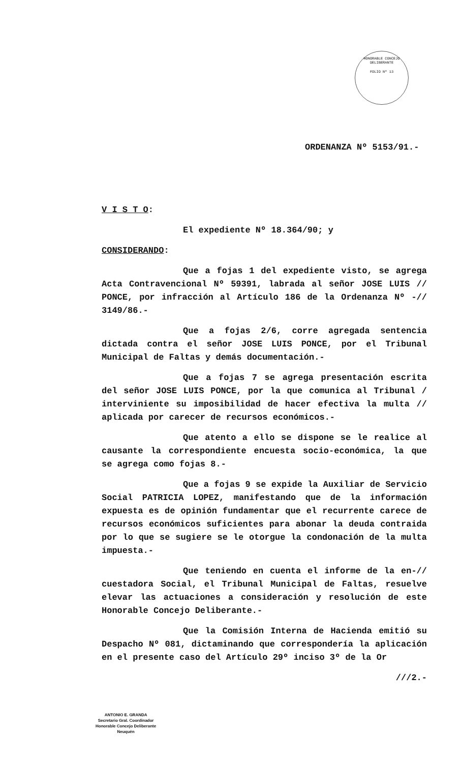HONORABLE CONCEJO DELIBERANTE
FOLIO Nº 13
ORDENANZA Nº 5153/91.-
V I S T O:
El expediente Nº 18.364/90; y
CONSIDERANDO:
Que a fojas 1 del expediente visto, se agrega Acta Contravencional Nº 59391, labrada al señor JOSE LUIS // PONCE, por infracción al Artículo 186 de la Ordenanza Nº -// 3149/86.-
Que a fojas 2/6, corre agregada sentencia dictada contra el señor JOSE LUIS PONCE, por el Tribunal Municipal de Faltas y demás documentación.-
Que a fojas 7 se agrega presentación escrita del señor JOSE LUIS PONCE, por la que comunica al Tribunal / interviniente su imposibilidad de hacer efectiva la multa // aplicada por carecer de recursos económicos.-
Que atento a ello se dispone se le realice al causante la correspondiente encuesta socio-económica, la que se agrega como fojas 8.-
Que a fojas 9 se expide la Auxiliar de Servicio Social PATRICIA LOPEZ, manifestando que de la información expuesta es de opinión fundamentar que el recurrente carece de recursos económicos suficientes para abonar la deuda contraida por lo que se sugiere se le otorgue la condonación de la multa impuesta.-
Que teniendo en cuenta el informe de la en-// cuestadora Social, el Tribunal Municipal de Faltas, resuelve elevar las actuaciones a consideración y resolución de este Honorable Concejo Deliberante.-
Que la Comisión Interna de Hacienda emitió su Despacho Nº 081, dictaminando que correspondería la aplicación en el presente caso del Artículo 29º inciso 3º de la Or
///2.-
ANTONIO E. GRANDA
Secretario Gral. Coordinador
Honorable Concejo Deliberante
Neuquén